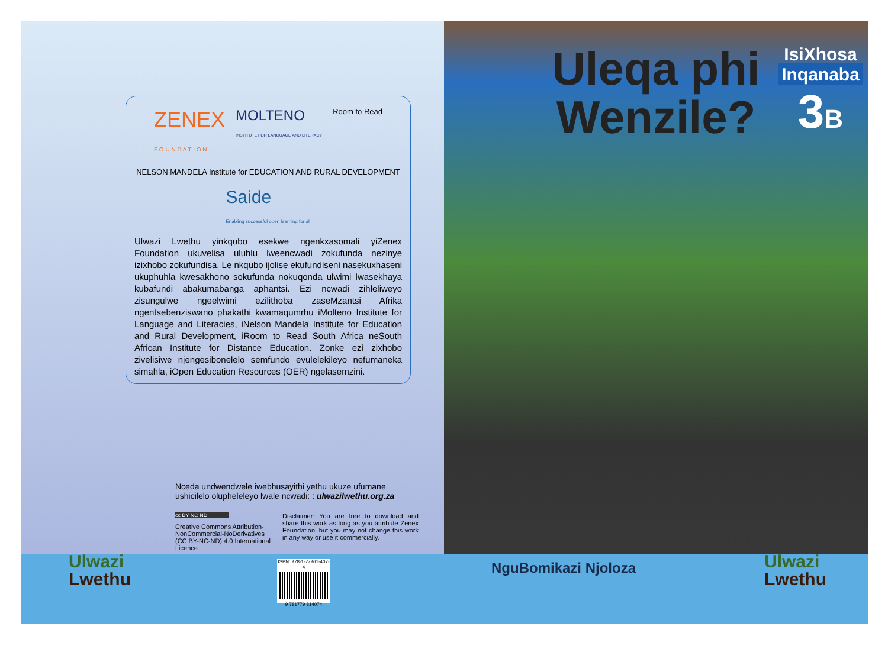ZENEX
F O U N D A T I O N MOLTENO
INSTITUTE FOR LANGUAGE AND LITERACY Room to Read NELSON MANDELA Institute for EDUCATION AND RURAL DEVELOPMENT Saide
Enabling successful open learning for all
Ulwazi Lwethu yinkqubo esekwe ngenkxasomali yiZenex Foundation ukuvelisa uluhlu lweencwadi zokufunda nezinye izixhobo zokufundisa. Le nkqubo ijolise ekufundiseni nasekuxhaseni ukuphuhla kwesakhono sokufunda nokuqonda ulwimi lwasekhaya kubafundi abakumabanga aphantsi. Ezi ncwadi zihleliweyo zisungulwe ngeelwimi ezilithoba zaseMzantsi Afrika ngentsebenziswano phakathi kwamaqumrhu iMolteno Institute for Language and Literacies, iNelson Mandela Institute for Education and Rural Development, iRoom to Read South Africa neSouth African Institute for Distance Education. Zonke ezi zixhobo zivelisiwe njengesibonelelo semfundo evulelekileyo nefumaneka simahla, iOpen Education Resources (OER) ngelasemzini.
Nceda undwendwele iwebhusayithi yethu ukuze ufumane ushicilelo olupheleleyo lwale ncwadi: : ulwazilwethu.org.za
cc BY NC ND
Creative Commons Attribution-NonCommercial-NoDerivatives (CC BY-NC-ND) 4.0 International Licence
Disclaimer: You are free to download and share this work as long as you attribute Zenex Foundation, but you may not change this work in any way or use it commercially.
ISBN: 978-1-77961-407-4
9 781779 814074
Ulwazi
Lwethu
Uleqa phi
Wenzile?
IsiXhosa
Inqanaba
3 B
NguBomikazi Njoloza
Ulwazi
Lwethu